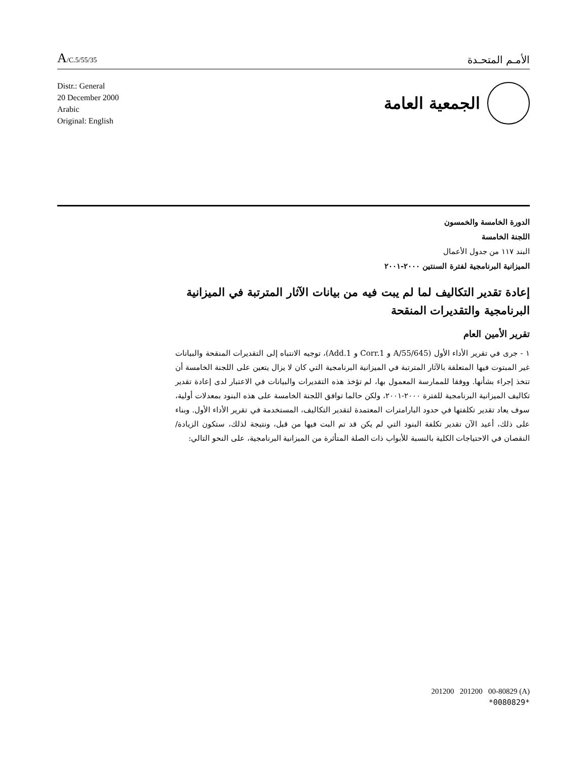A/C.5/55/35
الأمـم المتحـدة
Distr.: General
20 December 2000
Arabic
Original: English
الجمعية العامة
الدورة الخامسة والخمسون
اللجنة الخامسة
البند ١١٧ من جدول الأعمال
الميزانية البرنامجية لفترة السنتين ٢٠٠٠-٢٠٠١
إعادة تقدير التكاليف لما لم يبت فيه من بيانات الآثار المترتبة في الميزانية البرنامجية والتقديرات المنقحة
تقرير الأمين العام
١ - جرى في تقرير الأداء الأول (A/55/645 و Corr.1 و Add.1)، توجيه الانتباه إلى التقديرات المنقحة والبيانات غير المبتوت فيها المتعلقة بالآثار المترتبة في الميزانية البرنامجية التي كان لا يزال يتعين على اللجنة الخامسة أن تتخذ إجراء بشأنها. ووفقا للممارسة المعمول بها، لم تؤخذ هذه التقديرات والبيانات في الاعتبار لدى إعادة تقدير تكاليف الميزانية البرنامجية للفترة ٢٠٠٠-٢٠٠١، ولكن حالما توافق اللجنة الخامسة على هذه البنود بمعدلات أولية، سوف يعاد تقدير تكلفتها في حدود البارامترات المعتمدة لتقدير التكاليف، المستخدمة في تقرير الأداء الأول. وبناء على ذلك، أعيد الآن تقدير تكلفة البنود التي لم يكن قد تم البت فيها من قبل، ونتيجة لذلك، ستكون الزيادة/النقصان في الاحتياجات الكلية بالنسبة للأبواب ذات الصلة المتأثرة من الميزانية البرنامجية، على النحو التالي:
201200 201200 00-80829 (A)
*0080829*